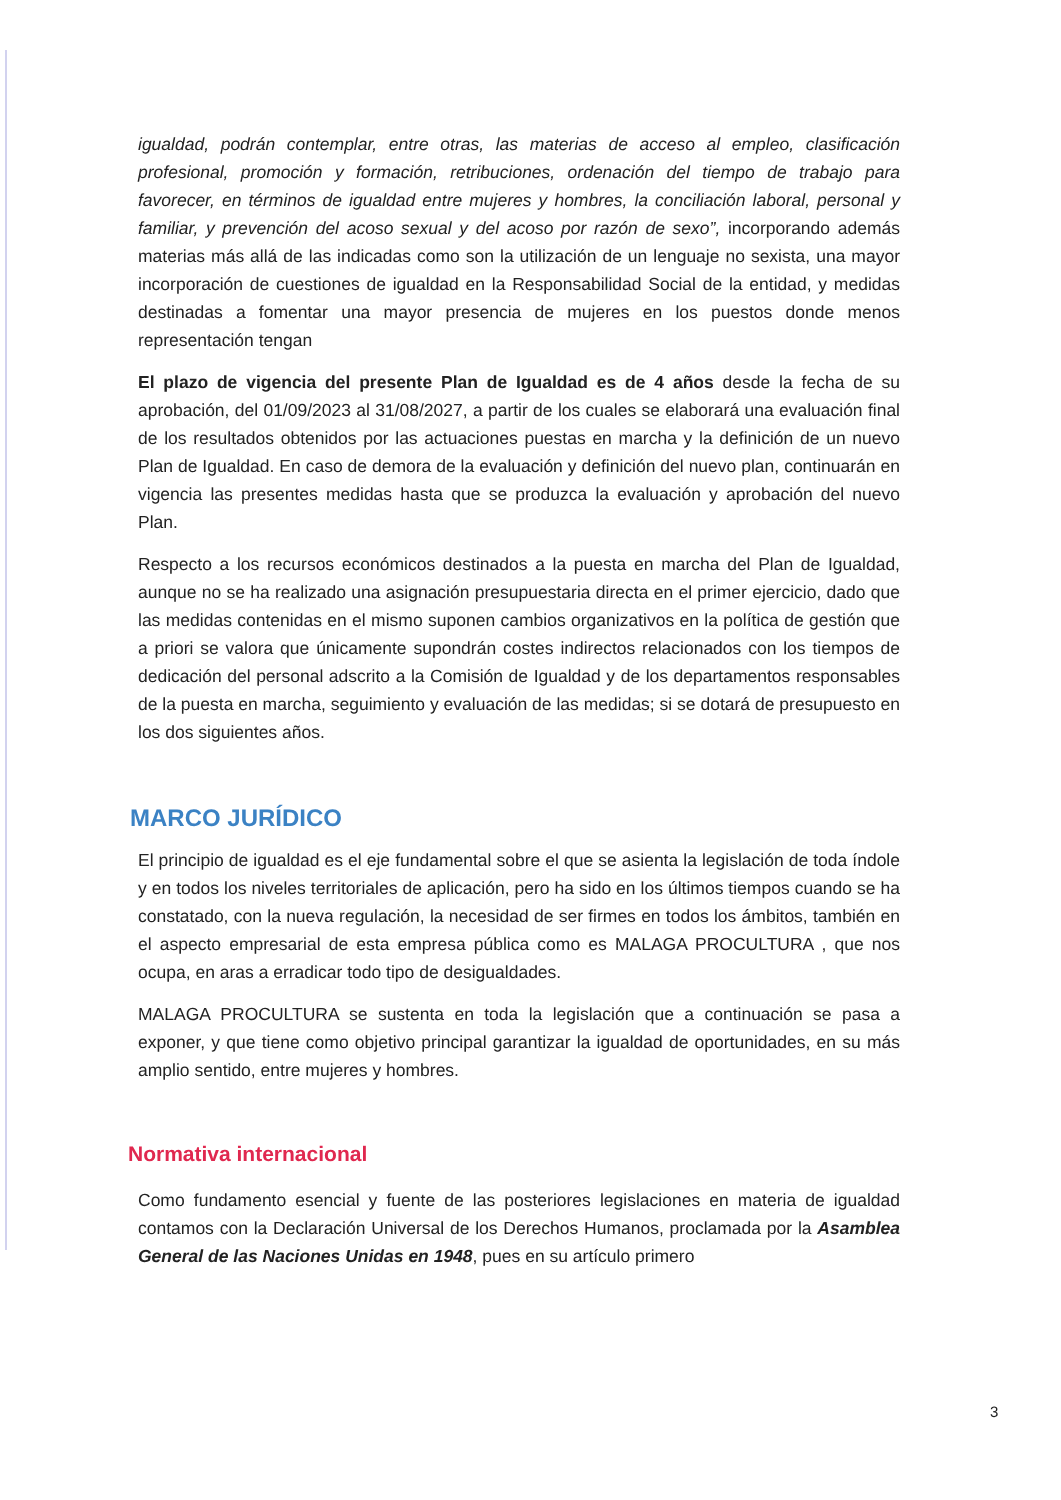igualdad, podrán contemplar, entre otras, las materias de acceso al empleo, clasificación profesional, promoción y formación, retribuciones, ordenación del tiempo de trabajo para favorecer, en términos de igualdad entre mujeres y hombres, la conciliación laboral, personal y familiar, y prevención del acoso sexual y del acoso por razón de sexo”, incorporando además materias más allá de las indicadas como son la utilización de un lenguaje no sexista, una mayor incorporación de cuestiones de igualdad en la Responsabilidad Social de la entidad, y medidas destinadas a fomentar una mayor presencia de mujeres en los puestos donde menos representación tengan
El plazo de vigencia del presente Plan de Igualdad es de 4 años desde la fecha de su aprobación, del 01/09/2023 al 31/08/2027, a partir de los cuales se elaborará una evaluación final de los resultados obtenidos por las actuaciones puestas en marcha y la definición de un nuevo Plan de Igualdad. En caso de demora de la evaluación y definición del nuevo plan, continuarán en vigencia las presentes medidas hasta que se produzca la evaluación y aprobación del nuevo Plan.
Respecto a los recursos económicos destinados a la puesta en marcha del Plan de Igualdad, aunque no se ha realizado una asignación presupuestaria directa en el primer ejercicio, dado que las medidas contenidas en el mismo suponen cambios organizativos en la política de gestión que a priori se valora que únicamente supondrán costes indirectos relacionados con los tiempos de dedicación del personal adscrito a la Comisión de Igualdad y de los departamentos responsables de la puesta en marcha, seguimiento y evaluación de las medidas; si se dotará de presupuesto en los dos siguientes años.
MARCO JURÍDICO
El principio de igualdad es el eje fundamental sobre el que se asienta la legislación de toda índole y en todos los niveles territoriales de aplicación, pero ha sido en los últimos tiempos cuando se ha constatado, con la nueva regulación, la necesidad de ser firmes en todos los ámbitos, también en el aspecto empresarial de esta empresa pública como es MALAGA PROCULTURA , que nos ocupa, en aras a erradicar todo tipo de desigualdades.
MALAGA PROCULTURA se sustenta en toda la legislación que a continuación se pasa a exponer, y que tiene como objetivo principal garantizar la igualdad de oportunidades, en su más amplio sentido, entre mujeres y hombres.
Normativa internacional
Como fundamento esencial y fuente de las posteriores legislaciones en materia de igualdad contamos con la Declaración Universal de los Derechos Humanos, proclamada por la Asamblea General de las Naciones Unidas en 1948, pues en su artículo primero
3